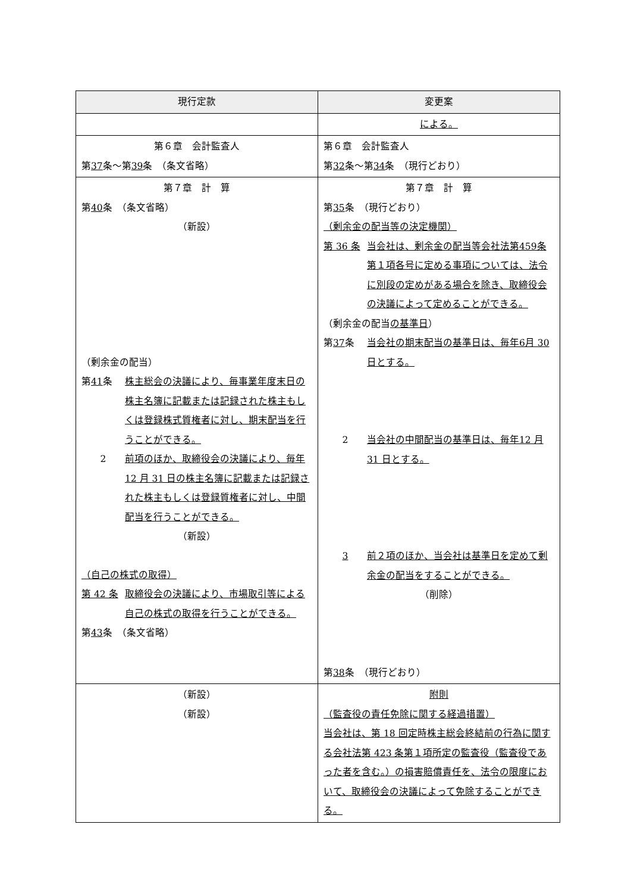| 現行定款 | 変更案 |
| --- | --- |
| | による。 |
| 第６章 会計監査人 第 37 条～第 39 条 （条文省略） | 第６章 会計監査人 第 32 条～第 34 条 （現行どおり） |
| 第７章 計 算 第 40 条 （条文省略） （新設） （剰余金の配当） 第 41 条 株主総会の決議により、毎事業年度末日の株主名簿に記載または記録された株主もしくは登録株式質権者に対し、期末配当を行うことができる。 2 前項のほか、取締役会の決議により、毎年 12 月 31 日の株主名簿に記載または記録された株主もしくは登録質権者に対し、中間配当を行うことができる。 （新設） （自己の株式の取得） 第 42 条 取締役会の決議により、市場取引等による自己の株式の取得を行うことができる。 第 43 条 （条文省略） | 第７章 計 算 第 35 条 （現行どおり） （剰余金の配当等の決定機関） 第 36 条 当会社は、剰余金の配当等会社法第459条第１項各号に定める事項については、法令に別段の定めがある場合を除き、取締役会の決議によって定めることができる。 （剰余金の配当 の基準日 ） 第 37 条 当会社の期末配当の基準日は、毎年6月 30 日とする。 2 当会社の中間配当の基準日は、毎年12 月 31 日とする。 3 前２項のほか、当会社は基準日を定めて剰余金の配当をすることができる。 （削除） 第 38 条 （現行どおり） |
| （新設） （新設） | 附則 （監査役の責任免除に関する経過措置） 当会社は、第 18 回定時株主総会終結前の行為に関する会社法第 423 条第１項所定の監査役（監査役であった者を含む。）の損害賠償責任を、法令の限度において、取締役会の決議によって免除することができる。 |